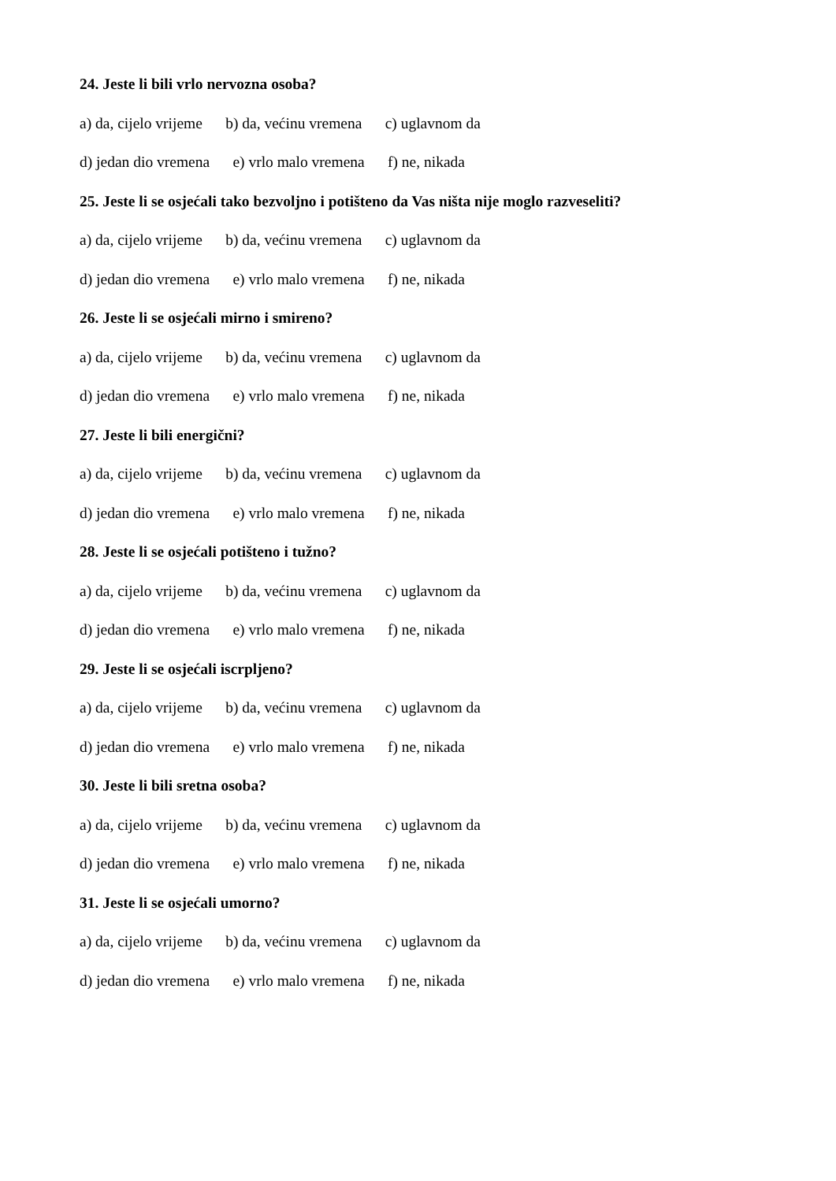24. Jeste li bili vrlo nervozna osoba?
a) da, cijelo vrijeme b) da, većinu vremena c) uglavnom da
d) jedan dio vremena e) vrlo malo vremena f) ne, nikada
25. Jeste li se osjećali tako bezvoljno i potišteno da Vas ništa nije moglo razveseliti?
a) da, cijelo vrijeme b) da, većinu vremena c) uglavnom da
d) jedan dio vremena e) vrlo malo vremena f) ne, nikada
26. Jeste li se osjećali mirno i smireno?
a) da, cijelo vrijeme b) da, većinu vremena c) uglavnom da
d) jedan dio vremena e) vrlo malo vremena f) ne, nikada
27. Jeste li bili energični?
a) da, cijelo vrijeme b) da, većinu vremena c) uglavnom da
d) jedan dio vremena e) vrlo malo vremena f) ne, nikada
28. Jeste li se osjećali potišteno i tužno?
a) da, cijelo vrijeme b) da, većinu vremena c) uglavnom da
d) jedan dio vremena e) vrlo malo vremena f) ne, nikada
29. Jeste li se osjećali iscrpljeno?
a) da, cijelo vrijeme b) da, većinu vremena c) uglavnom da
d) jedan dio vremena e) vrlo malo vremena f) ne, nikada
30. Jeste li bili sretna osoba?
a) da, cijelo vrijeme b) da, većinu vremena c) uglavnom da
d) jedan dio vremena e) vrlo malo vremena f) ne, nikada
31. Jeste li se osjećali umorno?
a) da, cijelo vrijeme b) da, većinu vremena c) uglavnom da
d) jedan dio vremena e) vrlo malo vremena f) ne, nikada